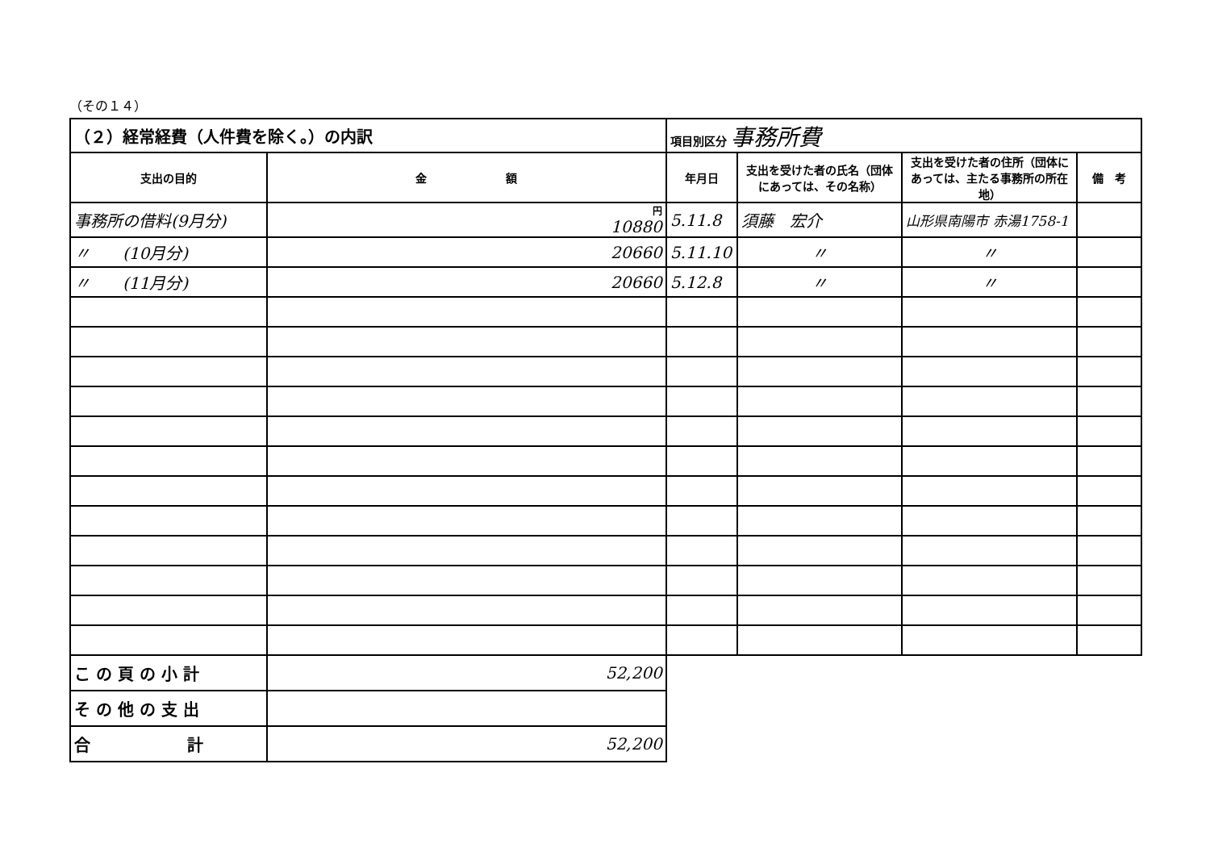（その１４）
| （２）経常経費（人件費を除く。）の内訳 | | 項目別区分 事務所費 | | | |
| 支出の目的 | 金 額 | 年月日 | 支出を受けた者の氏名（団体にあっては、その名称） | 支出を受けた者の住所（団体にあっては、主たる事務所の所在地） | 備 考 |
| 事務所の借料(9月分) | 円 10880 | 5.11.8 | 須藤 宏介 | 山形県南陽市 赤湯1758-1 | |
| 〃 (10月分) | 20660 | 5.11.10 | 〃 | 〃 | |
| 〃 (11月分) | 20660 | 5.12.8 | 〃 | 〃 | |
| こ の 頁 の 小 計 | 52,200 | | | | |
| そ の 他 の 支 出 | | | | | |
| 合 計 | 52,200 | | | | |